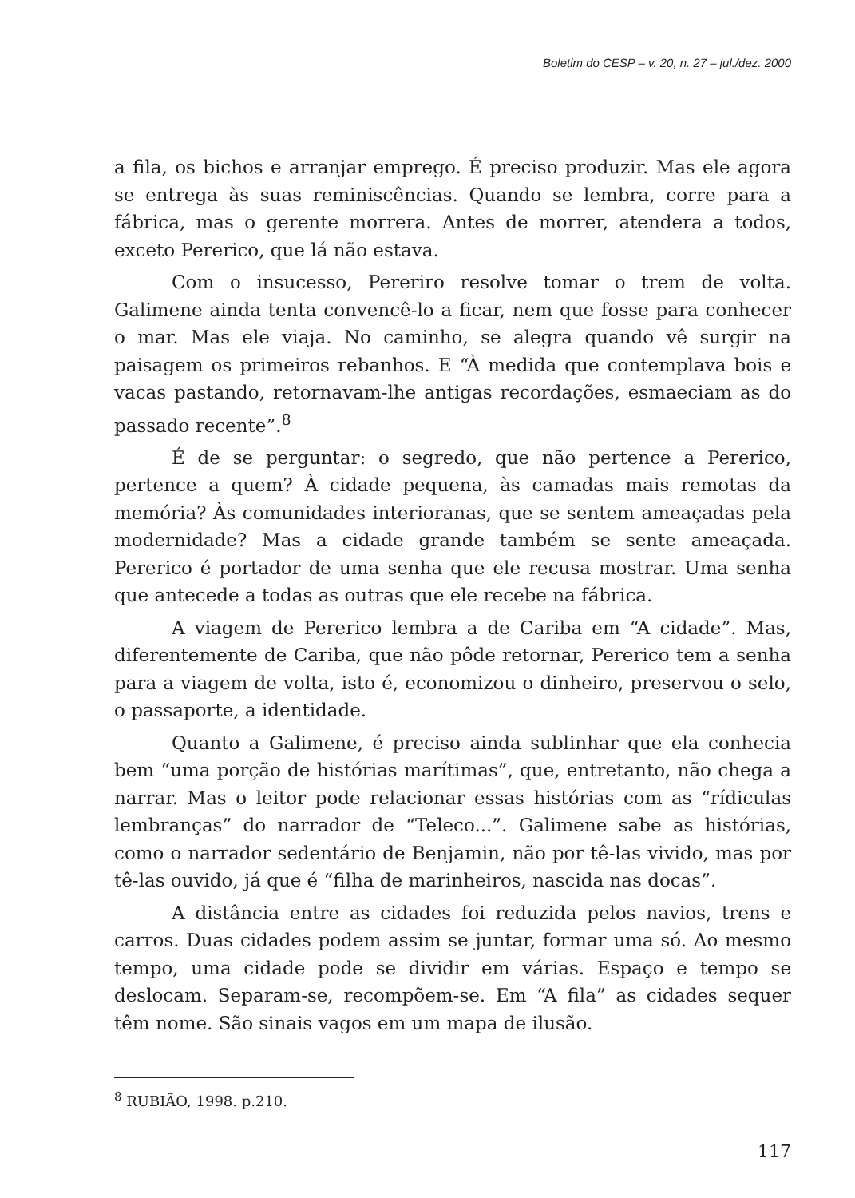Boletim do CESP – v. 20, n. 27 – jul./dez. 2000
a fila, os bichos e arranjar emprego. É preciso produzir. Mas ele agora se entrega às suas reminiscências. Quando se lembra, corre para a fábrica, mas o gerente morrera. Antes de morrer, atendera a todos, exceto Pererico, que lá não estava.
Com o insucesso, Pereriro resolve tomar o trem de volta. Galimene ainda tenta convencê-lo a ficar, nem que fosse para conhecer o mar. Mas ele viaja. No caminho, se alegra quando vê surgir na paisagem os primeiros rebanhos. E “À medida que contemplava bois e vacas pastando, retornavam-lhe antigas recordações, esmaeciam as do passado recente”.<sup>8</sup>
É de se perguntar: o segredo, que não pertence a Pererico, pertence a quem? À cidade pequena, às camadas mais remotas da memória? Às comunidades interioranas, que se sentem ameaçadas pela modernidade? Mas a cidade grande também se sente ameaçada. Pererico é portador de uma senha que ele recusa mostrar. Uma senha que antecede a todas as outras que ele recebe na fábrica.
A viagem de Pererico lembra a de Cariba em “A cidade”. Mas, diferentemente de Cariba, que não pôde retornar, Pererico tem a senha para a viagem de volta, isto é, economizou o dinheiro, preservou o selo, o passaporte, a identidade.
Quanto a Galimene, é preciso ainda sublinhar que ela conhecia bem “uma porção de histórias marítimas”, que, entretanto, não chega a narrar. Mas o leitor pode relacionar essas histórias com as “rídiculas lembranças” do narrador de “Teleco...”. Galimene sabe as histórias, como o narrador sedentário de Benjamin, não por tê-las vivido, mas por tê-las ouvido, já que é “filha de marinheiros, nascida nas docas”.
A distância entre as cidades foi reduzida pelos navios, trens e carros. Duas cidades podem assim se juntar, formar uma só. Ao mesmo tempo, uma cidade pode se dividir em várias. Espaço e tempo se deslocam. Separam-se, recompõem-se. Em “A fila” as cidades sequer têm nome. São sinais vagos em um mapa de ilusão.
<sup>8</sup> RUBIÃO, 1998. p.210.
117